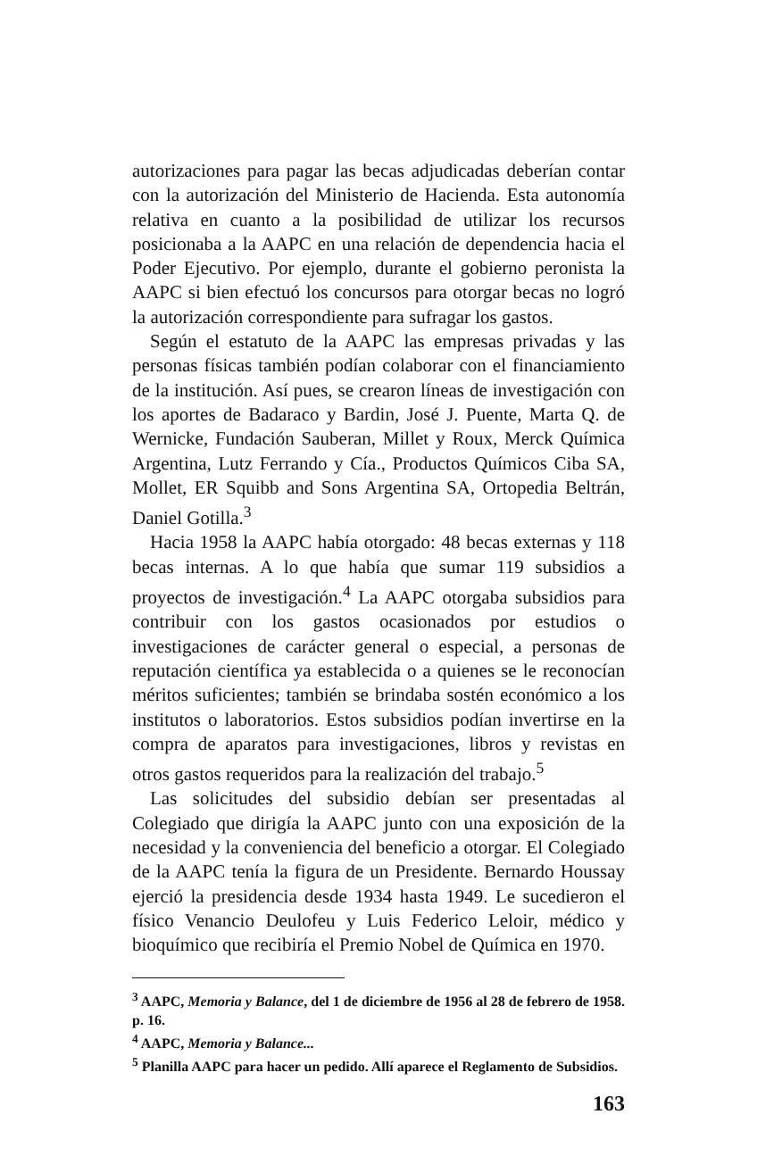autorizaciones para pagar las becas adjudicadas deberían contar con la autorización del Ministerio de Hacienda. Esta autonomía relativa en cuanto a la posibilidad de utilizar los recursos posicionaba a la AAPC en una relación de dependencia hacia el Poder Ejecutivo. Por ejemplo, durante el gobierno peronista la AAPC si bien efectuó los concursos para otorgar becas no logró la autorización correspondiente para sufragar los gastos.
Según el estatuto de la AAPC las empresas privadas y las personas físicas también podían colaborar con el financiamiento de la institución. Así pues, se crearon líneas de investigación con los aportes de Badaraco y Bardin, José J. Puente, Marta Q. de Wernicke, Fundación Sauberan, Millet y Roux, Merck Química Argentina, Lutz Ferrando y Cía., Productos Químicos Ciba SA, Mollet, ER Squibb and Sons Argentina SA, Ortopedia Beltrán, Daniel Gotilla.<sup>3</sup>
Hacia 1958 la AAPC había otorgado: 48 becas externas y 118 becas internas. A lo que había que sumar 119 subsidios a proyectos de investigación.<sup>4</sup> La AAPC otorgaba subsidios para contribuir con los gastos ocasionados por estudios o investigaciones de carácter general o especial, a personas de reputación científica ya establecida o a quienes se le reconocían méritos suficientes; también se brindaba sostén económico a los institutos o laboratorios. Estos subsidios podían invertirse en la compra de aparatos para investigaciones, libros y revistas en otros gastos requeridos para la realización del trabajo.<sup>5</sup>
Las solicitudes del subsidio debían ser presentadas al Colegiado que dirigía la AAPC junto con una exposición de la necesidad y la conveniencia del beneficio a otorgar. El Colegiado de la AAPC tenía la figura de un Presidente. Bernardo Houssay ejerció la presidencia desde 1934 hasta 1949. Le sucedieron el físico Venancio Deulofeu y Luis Federico Leloir, médico y bioquímico que recibiría el Premio Nobel de Química en 1970.
<sup>3</sup> AAPC, Memoria y Balance, del 1 de diciembre de 1956 al 28 de febrero de 1958. p. 16.
<sup>4</sup> AAPC, Memoria y Balance...
<sup>5</sup> Planilla AAPC para hacer un pedido. Allí aparece el Reglamento de Subsidios.
163